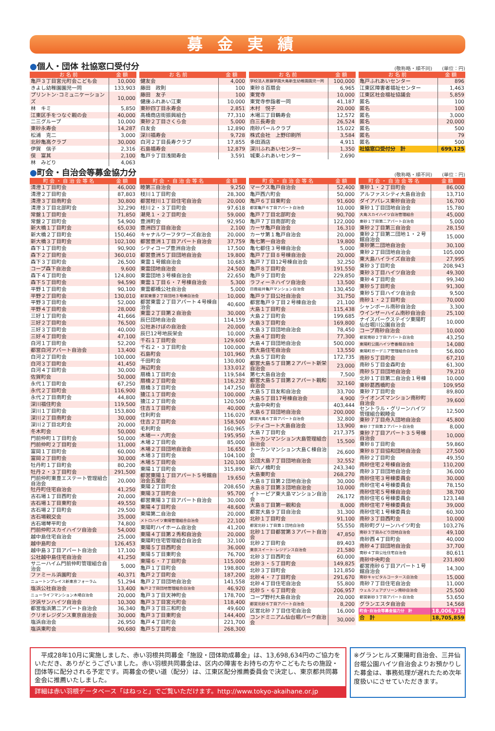募金実績
●個人・団体 社協窓口受付分
(敬称略・順不同)　　(単位：円)
| お名前 | 金額 |
| --- | --- |
| 亀戸３丁目宮元町会こども会 | 10,000 |
| きよし幼稚園園児一同 | 133,903 |
| プリントン･コミュニケーションズ | 10,000 |
| 林 キミ | 5,850 |
| 江東区手をつなぐ親の会 | 40,000 |
| 二三グループ | 10,000 |
| 東砂永寿会 | 14,287 |
| 松浦 克二 | 3,000 |
| 北砂亀高クラブ | 30,000 |
| 伊賀 信子 | 2,316 |
| 俣 富其 | 2,100 |
| 林 みどり | 4,063 |
| お名前 | 金額 |
| --- | --- |
| 健友会 | 4,000 |
| 藤田 政則 | 100 |
| 藤田 友子 | 100 |
| 健康ふれあい江東 | 10,000 |
| 東砂四丁目永寿会 | 2,851 |
| 高橋商店街振興組合 | 77,310 |
| 東砂２丁目さくら会 | 5,000 |
| 白友会 | 12,890 |
| 深川福寿会 | 9,728 |
| 白河２丁目長寿クラブ | 17,855 |
| 石島福寿会 | 12,879 |
| 亀戸９丁目浅間寿会 | 3,591 |
| お名前 | 金額 |
| --- | --- |
| 学校法人恩寵学園大島新生幼稚園園児一同 | 100,000 |
| 東砂８百扇会 | 6,965 |
| 東覚寺 | 10,000 |
| 東覚寺参詣者一同 | 41,187 |
| 木村 悦子 | 20,000 |
| 木場三丁目鶴寿会 | 12,572 |
| 白三長寿会 | 26,524 |
| 南砂パールクラブ | 15,022 |
| 株式会社 上野印刷所 | 3,584 |
| 多田酒店 | 4,911 |
| 深川ふれあいセンター | 1,350 |
| 城東ふれあいセンター | 2,690 |
| お名前 | 金額 |
| --- | --- |
| 亀戸ふれあいセンター | 896 |
| 江東区障害者福祉センター | 1,463 |
| 江東区社会福祉協議会 | 5,859 |
| 匿名 | 100 |
| 匿名 | 100 |
| 匿名 | 3,000 |
| 匿名 | 20,000 |
| 匿名 | 500 |
| 匿名 | 79 |
| 匿名 | 500 |
| 社協窓口受付分 計 | 699,125 |
●町会・自治会等募金協力分
(敬称略・順不同)　　(単位：円)
| 町会・自治会等名 | 金額 |
| --- | --- |
| 清澄１丁目町会 | 46,000 |
| 清澄２丁目町会 | 87,803 |
| 清澄３丁目南町会 | 30,800 |
| 清澄３丁目北部町会 | 32,290 |
| 常盤１丁目町会 | 71,850 |
| 常盤２丁目町会 | 54,900 |
| 新大橋１丁目町会 | 65,030 |
| 新大橋２丁目町会 | 150,460 |
| 新大橋３丁目町会 | 102,100 |
| 森下１丁目町会 | 90,900 |
| 森下２丁目町会 | 360,010 |
| 森下３丁目町会 | 26,500 |
| コープ森下自治会 | 9,600 |
| 森下４丁目町会 | 124,800 |
| 森下５丁目町会 | 94,590 |
| 平野１丁目町会 | 90,100 |
| 平野２丁目町会 | 130,010 |
| 平野３丁目町会 | 52,000 |
| 平野４丁目町会 | 28,000 |
| 三好１丁目町会 | 41,666 |
| 三好２丁目町会 | 76,500 |
| 三好３丁目町会 | 40,000 |
| 三好４丁目町会 | 47,100 |
| 白河１丁目町会 | 52,200 |
| 都営白河アパート自治会 | 13,400 |
| 白河２丁目町会 | 100,000 |
| 白河３丁目町会 | 41,450 |
| 白河４丁目町会 | 30,000 |
| 佐賀町会 | 50,000 |
| 永代１丁目町会 | 67,250 |
| 永代２丁目町会 | 116,900 |
| 永代２丁目南町会 | 44,800 |
| 深川福住町会 | 119,500 |
| 深川１丁目町会 | 153,800 |
| 深川２丁目南町会 | 30,000 |
| 深川２丁目北町会 | 20,000 |
| 冬木町会 | 50,000 |
| 門前仲町１丁目町会 | 50,000 |
| 門前仲町２丁目町会 | 11,000 |
| 富岡１丁目町会 | 60,000 |
| 富岡２丁目町会 | 30,000 |
| 牡丹町１丁目町会 | 80,200 |
| 牡丹２・３丁目町会 | 291,500 |
| 門前仲町東豊エステート管理組合自治会 | 20,000 |
| 牡丹町住宅自治会 | 41,250 |
| 古石場１丁目西町会 | 20,000 |
| 古石場１丁目東町会 | 49,550 |
| 古石場２丁目町会 | 29,500 |
| 古石場親交会 | 35,000 |
| 古石場琴平町会 | 74,800 |
| 門前仲町スカイハイツ自治会 | 54,000 |
| 越中島住宅自治会 | 25,000 |
| 越中島町会 | 126,453 |
| 越中島３丁目アパート自治会 | 17,100 |
| 公社越中島住宅自治会 | 41,250 |
| サニーハイム門前仲町管理組合自治会 | 5,000 |
| ファミール浜園町会 | 40,371 |
| ニュートンプレイス新東京フォーラム | 51,294 |
| 塩浜公社自治会 | 13,400 |
| ニューライフマンション木場自治会 | 20,000 |
| 汐浜サンハイツ自治会 | 10,300 |
| 都営塩浜第二アパート自治会 | 36,340 |
| クリオレジダンス東京自治会 | 30,000 |
| 塩浜自治会 | 26,950 |
| 塩浜東町会 | 90,680 |
| 町会・自治会等名 | 金額 |
| --- | --- |
| 睦第三自治会 | 9,250 |
| 枝川１丁目町会 | 28,300 |
| 都営枝川１丁目住宅自治会 | 20,000 |
| 枝川２・３丁目町会 | 97,618 |
| 潮見１・２丁目町会 | 59,000 |
| 豊洲町会 | 92,950 |
| 豊洲四丁目自治会 | 2,100 |
| キャナルワーフタワーズ自治会 | 20,000 |
| 都営豊洲１丁目アパート自治会 | 37,759 |
| シティコープ豊洲自治会 | 17,500 |
| 都営豊洲５丁目団地自治会 | 19,800 |
| 東雲１号館自治会 | 10,683 |
| 東雲団地自治会 | 24,500 |
| 東雲団地３号棟自治会 | 22,650 |
| 東雲１丁目６・７号棟自治会 | 5,300 |
| 東雲都橋公社自治会 | 5,000 |
| 都営東雲２丁目団地３号棟自治会 | 10,000 |
| 都営東雲２丁目アパート４号棟自治会 | 40,600 |
| 東雲２丁目第２自治会 | 30,000 |
| 辰巳団地自治会 | 114,159 |
| 公社あけぼの自治会 | 20,000 |
| 辰巳12号地辰栄会 | 10,000 |
| 千石１丁目町会 | 129,600 |
| 千石２・３丁目町会 | 100,000 |
| 石島町会 | 101,960 |
| 千田町会 | 130,800 |
| 海辺町会 | 133,012 |
| 扇橋１丁目町会 | 119,584 |
| 扇橋２丁目町会 | 116,232 |
| 扇橋３丁目町会 | 147,250 |
| 猿江１丁目町会 | 100,000 |
| 猿江２丁目町会 | 120,500 |
| 住吉１丁目町会 | 40,000 |
| 住利町会 | 116,020 |
| 住吉２丁目町会 | 158,500 |
| 毛利町会 | 160,965 |
| 木場一・六町会 | 195,950 |
| 木場２丁目町会 | 85,000 |
| 木場２丁目団地自治会 | 16,650 |
| 木場３丁目町会 | 104,100 |
| 木場５丁目町会 | 120,100 |
| 東陽１丁目町会 | 315,890 |
| 都営東陽１丁目アパート５号館自治会五葉会 | 19,650 |
| 東陽２丁目町会 | 208,650 |
| 東陽３丁目町会 | 95,700 |
| 都営東陽３丁目アパート自治会 | 30,000 |
| 東陽４丁目町会 | 48,600 |
| 東陽第二自治会 | 20,000 |
| メトロハイツ東陽管理組合自治会 | 22,100 |
| 東陽町ハイホーム自治会 | 41,200 |
| 東陽４丁目第２秀和自治会 | 20,000 |
| 東陽町住宅管理組合自治会 | 32,100 |
| 東陽５丁目西町会 | 36,000 |
| 東陽５丁目東町会 | 76,700 |
| 東陽６・７丁目町会 | 115,000 |
| 亀戸１丁目町会 | 198,800 |
| 亀戸２丁目町会 | 187,200 |
| 亀戸２丁目団地自治会 | 141,558 |
| 亀戸２丁目団地管理組合自治会 | 46,920 |
| 亀戸３丁目天神町会 | 178,700 |
| 亀戸３丁目宮元町会 | 118,400 |
| 亀戸３丁目三和町会 | 49,600 |
| 亀戸３丁目東町会 | 144,400 |
| 亀戸４丁目町会 | 221,700 |
| 亀戸５丁目町会 | 268,300 |
| 町会・自治会等名 | 金額 |
| --- | --- |
| マークス亀戸自治会 | 52,400 |
| 亀戸西六町会 | 50,000 |
| 亀戸６丁目東町会 | 91,600 |
| 都営亀戸６丁目アパート自治会 | 10,000 |
| 亀戸７丁目北部町会 | 90,700 |
| 亀戸７丁目南部町会 | 122,000 |
| カーサ亀戸自治会 | 16,310 |
| カーサ第１亀戸自治会 | 20,000 |
| 亀七第一自治会 | 19,800 |
| 亀七都住３号棟自治会 | 5,000 |
| 亀戸７丁目８号棟自治会 | 20,000 |
| 亀戸７丁目12号棟自治会 | 32,250 |
| 亀戸８丁目町会 | 191,550 |
| 亀戸９丁目町会 | 229,850 |
| ラフィーネハイツ自治会 | 13,500 |
| 日商岩井亀戸マンション自治会 | 130,450 |
| 亀戸９丁目公社自治会 | 31,750 |
| 都営亀戸９丁目２号棟自治会 | 21,100 |
| 大島１丁目町会 | 115,438 |
| 大島２丁目町会 | 199,685 |
| 大島３丁目町会 | 169,800 |
| 大島３丁目団地自治会 | 78,450 |
| 大島４丁目町会 | 77,300 |
| 大島４丁目団地自治会 | 500,000 |
| 西大島住宅自治会 | 13,550 |
| 大島５丁目町会 | 172,735 |
| 都営大島５丁目第２アパート新栄自治会 | 23,000 |
| 第七大島自治会 | 7,500 |
| 都営大島５丁目第２アパート親和自治会 | 32,160 |
| 大島５丁目友和自治会 | 33,700 |
| 大島５丁目17号棟自治会 | 4,900 |
| 大島中央町会 | 403,444 |
| 大島６丁目団地自治会 | 200,000 |
| 都営大島６丁目アパート自治会 | 32,800 |
| シティコート大島自治会 | 13,900 |
| 大島７丁目町会 | 217,375 |
| トーカンマンション大島管理組合自治会 | 15,500 |
| トーカンマンション大島Ｃ棟自治会 | 26,600 |
| 公団大島７丁目団地自治会 | 32,552 |
| 新六ノ橋町会 | 243,340 |
| 大島東町会 | 268,270 |
| 大島８丁目第２団地自治会 | 30,000 |
| 大島８丁目第３団地自治会 | 10,000 |
| イトーピア東大島マンション自治会 | 26,172 |
| 大島８丁目第一親和会 | 8,000 |
| 都営大島９丁目自治会 | 31,300 |
| 北砂１丁目町会 | 91,100 |
| 都営北砂１丁目第１団地自治会 | 55,550 |
| 北砂１丁目都営第３アパート自治会 | 47,850 |
| 北砂２丁目町会 | 89,403 |
| 東京スイート･レジデンス自治会 | 21,580 |
| 北砂３丁目西町会 | 60,000 |
| 北砂３・５丁目町会 | 149,825 |
| 北砂３丁目町会 | 121,850 |
| 北砂４・７丁目町会 | 291,670 |
| 北砂４丁目住宅自治会 | 55,800 |
| 北砂５・６丁目町会 | 206,957 |
| コープ野村大島自治会 | 20,000 |
| 都営北砂６丁目アパート自治会 | 8,200 |
| 区営北砂７丁目住宅自治会 | 16,000 |
| コンドミニアム仙台堀パーク自治会 | 30,000 |
| 町会・自治会等名 | 金額 |
| --- | --- |
| 東砂１・２丁目町会 | 86,000 |
| アルファスシティ大島自治会 | 13,710 |
| ダイアパレス東砂自治会 | 16,700 |
| 東砂１丁目団地自治会 | 15,780 |
| 大島スカイハイツ自治管理組合 | 45,000 |
| 東砂１丁目第二アパート自治会 | 5,000 |
| 東砂２丁目第三自治会 | 28,150 |
| 東砂２丁目第二団地１・２号館自治会 | 15,000 |
| 東砂第二団地自治会 | 30,100 |
| 東砂２丁目団地自治会 | 105,000 |
| 東大島ハイライズ自治会 | 27,995 |
| 東砂３丁目町会 | 208,943 |
| 東砂３丁目ハイツ自治会 | 49,300 |
| 東砂４丁目町会 | 99,340 |
| 東砂５丁目町会 | 91,300 |
| 東砂５丁目ハイツ自治会 | 9,500 |
| 南砂１・２丁目町会 | 70,000 |
| シャンボール南砂自治会 | 3,300 |
| ウインザーハイム南砂自治会 | 25,100 |
| ナイスパークステイツ東陽町仙台堀川公園自治会 | 10,000 |
| コープ南砂自治会 | 10,000 |
| 都営南砂２丁目アパート自治会 | 43,250 |
| 東陽町公園ハイツ壱番館自治会 | 14,080 |
| 東陽町ガーデニア管理組合自治会 | 56,800 |
| 南砂５丁目町会 | 67,210 |
| 南砂５丁目金森町会 | 61,300 |
| 南砂５丁目団地自治会 | 79,210 |
| 北砂１丁目第二自治会１号棟 | 10,000 |
| 東砂葛西橋町会 | 109,950 |
| 東砂７丁目町会 | 89,800 |
| ライオンズマンション南砂町自治会 | 39,600 |
| セントラル・グリーンハイツ管理組合親睦会 | 12,500 |
| 東砂７丁目舟入団地自治会 | 45,800 |
| 東砂７丁目第２アパート自治会 | 8,000 |
| 東砂７丁目アパート３５号棟自治会 | 10,000 |
| 東砂８丁目町会 | 59,860 |
| 東砂８丁目協和団地自治会 | 27,500 |
| 南砂２丁目町会 | 49,350 |
| 南砂住宅２号棟自治会 | 110,200 |
| 南砂３丁目団地自治会 | 36,000 |
| 南砂住宅３号棟委員会 | 30,000 |
| 南砂住宅４号棟委員会 | 78,150 |
| 南砂住宅５号棟自治会 | 38,700 |
| 南砂住宅６号棟委員会 | 123,148 |
| 南砂住宅７号棟委員会 | 39,000 |
| 南砂住宅１号棟委員会 | 60,300 |
| 南砂３丁目西町会 | 10,000 |
| 南砂町グリーンハイツ町会 | 103,276 |
| 南砂３丁目みどり団地自治会 | 49,100 |
| 南砂西４丁目町会 | 40,000 |
| 南砂４丁目団地自治会 | 37,700 |
| 南砂４丁目公社住宅自治会 | 80,611 |
| 南砂中央町会 | 231,800 |
| 都営南砂６丁目アパート１号館自治会 | 14,300 |
| 南砂キャピタルコータース自治会 | 15,000 |
| 南砂７丁目住宅自治会 | 11,000 |
| ウェルフェアグリーン南砂自治会 | 25,500 |
| 都営新砂３丁目アパート自治会 | 53,650 |
| グランエスタ自治会 | 14,568 |
| 町会･自治会等募金協力分 計 | 18,006,734 |
| 合 計 | 18,705,859 |
　平成28年10月に実施しました、赤い羽根共同募金「施設・団体助成募金」は、13,698,634円のご協力をいただき、ありがとうございました。赤い羽根共同募金は、区内の障害をお持ちの方やこどもたちの施設・団体等に配分される予定です。両募金の使い道（配分）は、江東区配分推薦委員会で決定し、東京都共同募金会に推薦いたしました。
詳細は赤い羽根データベース「はねっと」でご覧いただけます。http://www.tokyo-akaihane.or.jp
※グランヒルズ東陽町自治会、三井仙台堀公園ハイツ自治会よりお預かりした募金は、事務処理が遅れたため次年度扱いにさせていただきます。